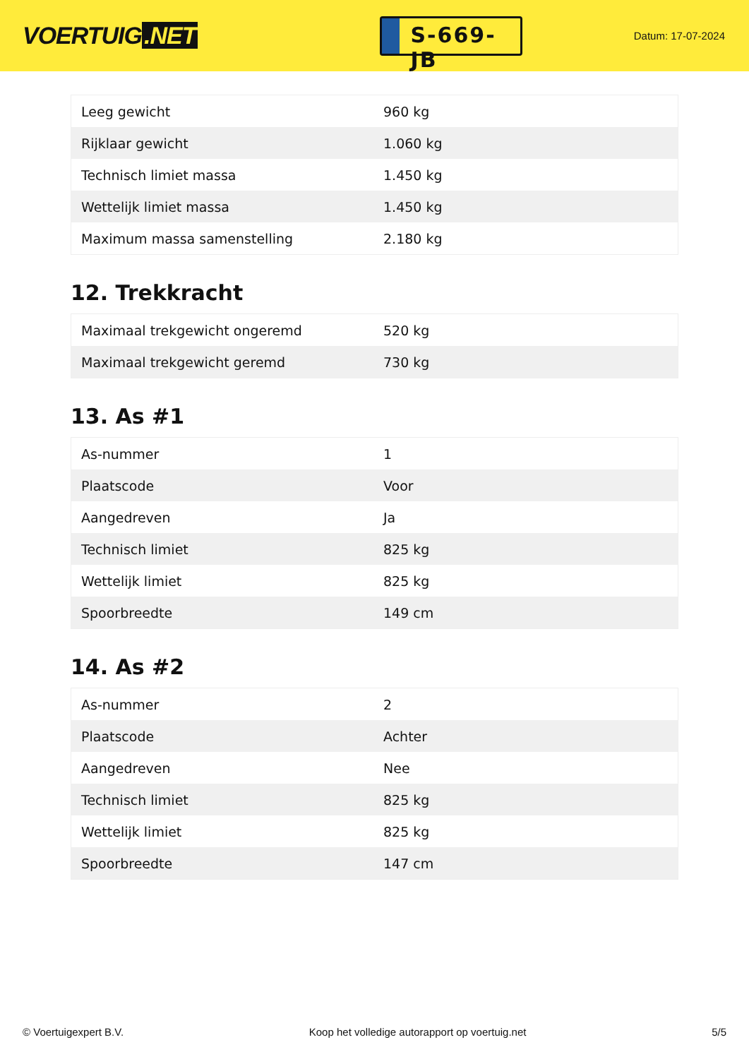VOERTUIG.NET
S-669-JB
Datum: 17-07-2024
| Leeg gewicht | 960 kg |
| Rijklaar gewicht | 1.060 kg |
| Technisch limiet massa | 1.450 kg |
| Wettelijk limiet massa | 1.450 kg |
| Maximum massa samenstelling | 2.180 kg |
12. Trekkracht
| Maximaal trekgewicht ongeremd | 520 kg |
| Maximaal trekgewicht geremd | 730 kg |
13. As #1
| As-nummer | 1 |
| Plaatscode | Voor |
| Aangedreven | Ja |
| Technisch limiet | 825 kg |
| Wettelijk limiet | 825 kg |
| Spoorbreedte | 149 cm |
14. As #2
| As-nummer | 2 |
| Plaatscode | Achter |
| Aangedreven | Nee |
| Technisch limiet | 825 kg |
| Wettelijk limiet | 825 kg |
| Spoorbreedte | 147 cm |
© Voertuigexpert B.V. Koop het volledige autorapport op voertuig.net 5/5